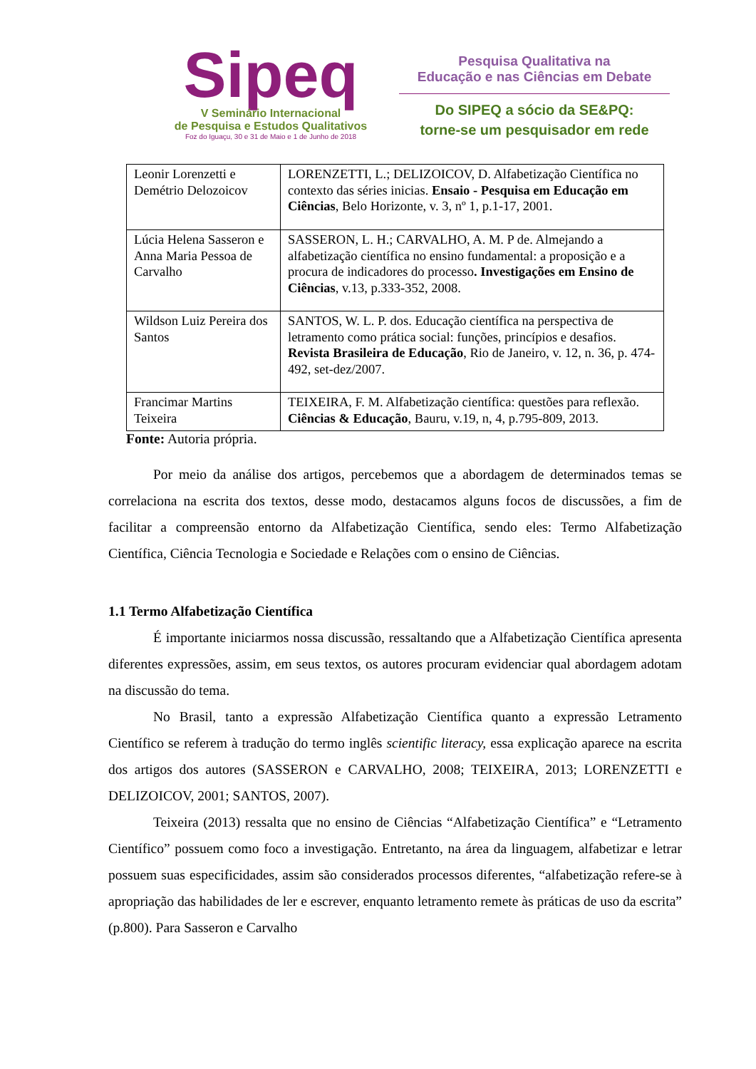Sipeq
V Seminário Internacional
de Pesquisa e Estudos Qualitativos
Foz do Iguaçu, 30 e 31 de Maio e 1 de Junho de 2018
Pesquisa Qualitativa na
Educação e nas Ciências em Debate
Do SIPEQ a sócio da SE&PQ:
torne-se um pesquisador em rede
| Leonir Lorenzetti e Demétrio Delozoicov | LORENZETTI, L.; DELIZOICOV, D. Alfabetização Científica no contexto das séries inicias. Ensaio - Pesquisa em Educação em Ciências , Belo Horizonte, v. 3, nº 1, p.1-17, 2001. |
| Lúcia Helena Sasseron e Anna Maria Pessoa de Carvalho | SASSERON, L. H.; CARVALHO, A. M. P de. Almejando a alfabetização científica no ensino fundamental: a proposição e a procura de indicadores do processo . Investigações em Ensino de Ciências , v.13, p.333-352, 2008. |
| Wildson Luiz Pereira dos Santos | SANTOS, W. L. P. dos. Educação científica na perspectiva de letramento como prática social: funções, princípios e desafios. Revista Brasileira de Educação , Rio de Janeiro, v. 12, n. 36, p. 474-492, set-dez/2007. |
| Francimar Martins Teixeira | TEIXEIRA, F. M. Alfabetização científica: questões para reflexão. Ciências & Educação , Bauru, v.19, n, 4, p.795-809, 2013. |
Fonte: Autoria própria.
Por meio da análise dos artigos, percebemos que a abordagem de determinados temas se correlaciona na escrita dos textos, desse modo, destacamos alguns focos de discussões, a fim de facilitar a compreensão entorno da Alfabetização Científica, sendo eles: Termo Alfabetização Científica, Ciência Tecnologia e Sociedade e Relações com o ensino de Ciências.
1.1 Termo Alfabetização Científica
É importante iniciarmos nossa discussão, ressaltando que a Alfabetização Científica apresenta diferentes expressões, assim, em seus textos, os autores procuram evidenciar qual abordagem adotam na discussão do tema.
No Brasil, tanto a expressão Alfabetização Científica quanto a expressão Letramento Científico se referem à tradução do termo inglês scientific literacy, essa explicação aparece na escrita dos artigos dos autores (SASSERON e CARVALHO, 2008; TEIXEIRA, 2013; LORENZETTI e DELIZOICOV, 2001; SANTOS, 2007).
Teixeira (2013) ressalta que no ensino de Ciências “Alfabetização Científica” e “Letramento Científico” possuem como foco a investigação. Entretanto, na área da linguagem, alfabetizar e letrar possuem suas especificidades, assim são considerados processos diferentes, “alfabetização refere-se à apropriação das habilidades de ler e escrever, enquanto letramento remete às práticas de uso da escrita” (p.800). Para Sasseron e Carvalho